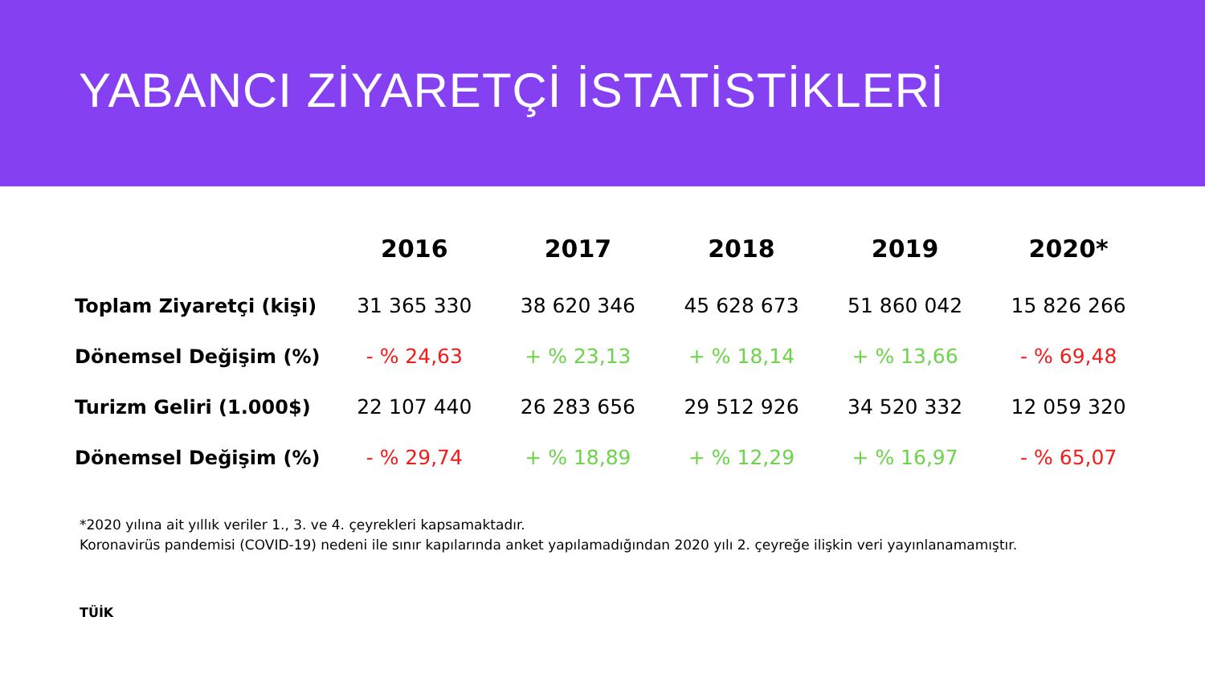YABANCI ZİYARETÇİ İSTATİSTİKLERİ
| | 2016 | 2017 | 2018 | 2019 | 2020* |
| --- | --- | --- | --- | --- | --- |
| Toplam Ziyaretçi (kişi) | 31 365 330 | 38 620 346 | 45 628 673 | 51 860 042 | 15 826 266 |
| Dönemsel Değişim (%) | - % 24,63 | + % 23,13 | + % 18,14 | + % 13,66 | - % 69,48 |
| Turizm Geliri (1.000$) | 22 107 440 | 26 283 656 | 29 512 926 | 34 520 332 | 12 059 320 |
| Dönemsel Değişim (%) | - % 29,74 | + % 18,89 | + % 12,29 | + % 16,97 | - % 65,07 |
*2020 yılına ait yıllık veriler 1., 3. ve 4. çeyrekleri kapsamaktadır.
Koronavirüs pandemisi (COVID-19) nedeni ile sınır kapılarında anket yapılamadığından 2020 yılı 2. çeyreğe ilişkin veri yayınlanamamıştır.
TÜİK